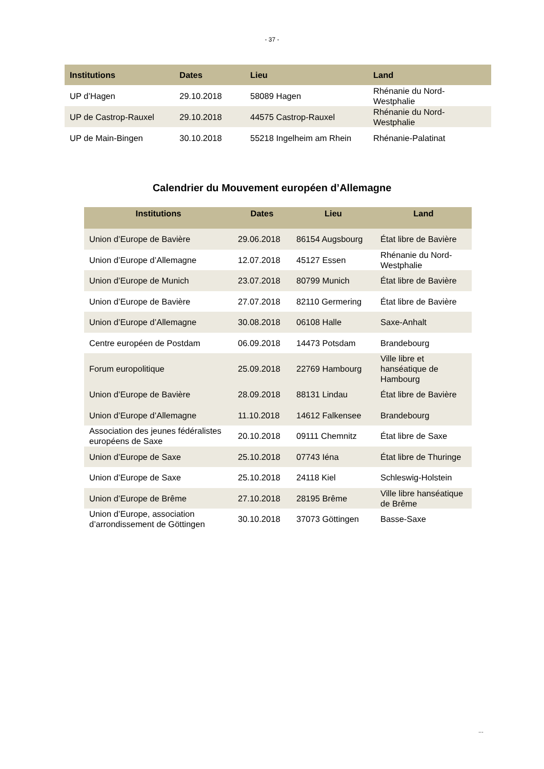- 37 -
| Institutions | Dates | Lieu | Land |
| --- | --- | --- | --- |
| UP d’Hagen | 29.10.2018 | 58089 Hagen | Rhénanie du Nord-Westphalie |
| UP de Castrop-Rauxel | 29.10.2018 | 44575 Castrop-Rauxel | Rhénanie du Nord-Westphalie |
| UP de Main-Bingen | 30.10.2018 | 55218 Ingelheim am Rhein | Rhénanie-Palatinat |
Calendrier du Mouvement européen d’Allemagne
| Institutions | Dates | Lieu | Land |
| --- | --- | --- | --- |
| Union d’Europe de Bavière | 29.06.2018 | 86154 Augsbourg | État libre de Bavière |
| Union d’Europe d’Allemagne | 12.07.2018 | 45127 Essen | Rhénanie du Nord-Westphalie |
| Union d’Europe de Munich | 23.07.2018 | 80799 Munich | État libre de Bavière |
| Union d’Europe de Bavière | 27.07.2018 | 82110 Germering | État libre de Bavière |
| Union d’Europe d’Allemagne | 30.08.2018 | 06108 Halle | Saxe-Anhalt |
| Centre européen de Postdam | 06.09.2018 | 14473 Potsdam | Brandebourg |
| Forum europolitique | 25.09.2018 | 22769 Hambourg | Ville libre et hanséatique de Hambourg |
| Union d’Europe de Bavière | 28.09.2018 | 88131 Lindau | État libre de Bavière |
| Union d’Europe d’Allemagne | 11.10.2018 | 14612 Falkensee | Brandebourg |
| Association des jeunes fédéralistes européens de Saxe | 20.10.2018 | 09111 Chemnitz | État libre de Saxe |
| Union d’Europe de Saxe | 25.10.2018 | 07743 Iéna | État libre de Thuringe |
| Union d’Europe de Saxe | 25.10.2018 | 24118 Kiel | Schleswig-Holstein |
| Union d’Europe de Brême | 27.10.2018 | 28195 Brême | Ville libre hanséatique de Brême |
| Union d’Europe, association d’arrondissement de Göttingen | 30.10.2018 | 37073 Göttingen | Basse-Saxe |
...